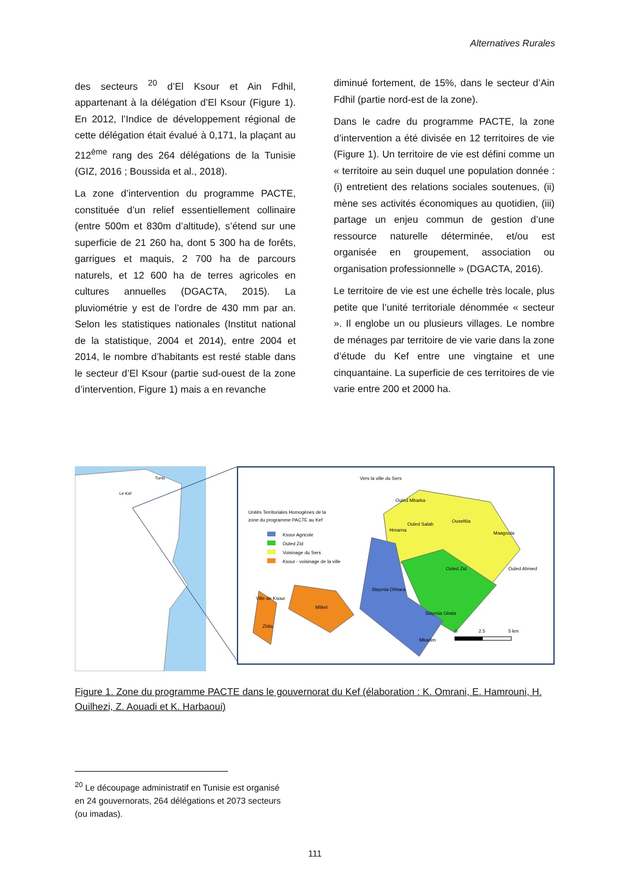Alternatives Rurales
des secteurs <sup>20</sup> d’El Ksour et Ain Fdhil, appartenant à la délégation d’El Ksour (Figure 1). En 2012, l’Indice de développement régional de cette délégation était évalué à 0,171, la plaçant au 212<sup>ème</sup> rang des 264 délégations de la Tunisie (GIZ, 2016 ; Boussida et al., 2018).
La zone d’intervention du programme PACTE, constituée d’un relief essentiellement collinaire (entre 500m et 830m d’altitude), s’étend sur une superficie de 21 260 ha, dont 5 300 ha de forêts, garrigues et maquis, 2 700 ha de parcours naturels, et 12 600 ha de terres agricoles en cultures annuelles (DGACTA, 2015). La pluviométrie y est de l’ordre de 430 mm par an. Selon les statistiques nationales (Institut national de la statistique, 2004 et 2014), entre 2004 et 2014, le nombre d’habitants est resté stable dans le secteur d’El Ksour (partie sud-ouest de la zone d’intervention, Figure 1) mais a en revanche
diminué fortement, de 15%, dans le secteur d’Ain Fdhil (partie nord-est de la zone).
Dans le cadre du programme PACTE, la zone d’intervention a été divisée en 12 territoires de vie (Figure 1). Un territoire de vie est défini comme un « territoire au sein duquel une population donnée : (i) entretient des relations sociales soutenues, (ii) mène ses activités économiques au quotidien, (iii) partage un enjeu commun de gestion d’une ressource naturelle déterminée, et/ou est organisée en groupement, association ou organisation professionnelle » (DGACTA, 2016).
Le territoire de vie est une échelle très locale, plus petite que l’unité territoriale dénommée « secteur ». Il englobe un ou plusieurs villages. Le nombre de ménages par territoire de vie varie dans la zone d’étude du Kef entre une vingtaine et une cinquantaine. La superficie de ces territoires de vie varie entre 200 et 2000 ha.
Tunis
Le Kef
Vers la ville du Sers
Unités Territoriales Homogènes de la
zone du programme PACTE au Kef
Ksour Agricole
Ouled Zid
Voisinage du Sers
Ksour - voisinage de la ville
Ouled Mbarka
Ouled Salah
Ouseltiia
Hmarna
Maagoula
Ouled Ahmed
Ouled Zid
Slaymia Dhhara
Slaymia Gbala
Mliket
Mkadim
Ville de Ksour
Zhila
0
2.5
5 km
Figure 1. Zone du programme PACTE dans le gouvernorat du Kef (élaboration : K. Omrani, E. Hamrouni, H. Ouilhezi, Z. Aouadi et K. Harbaoui)
<sup>20</sup> Le découpage administratif en Tunisie est organisé en 24 gouvernorats, 264 délégations et 2073 secteurs (ou imadas).
111